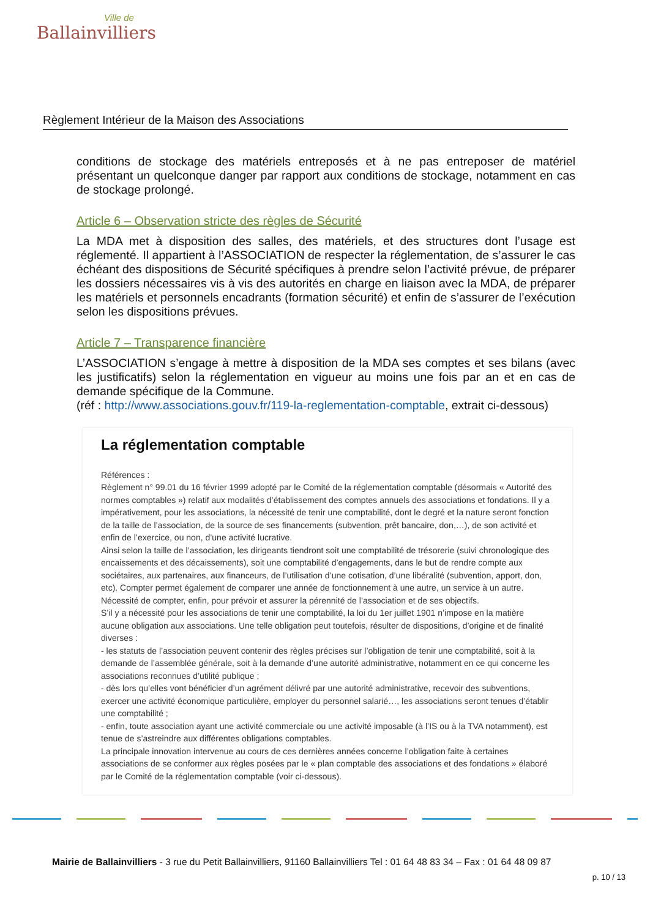Ville de
Ballainvilliers
Règlement Intérieur de la Maison des Associations
conditions de stockage des matériels entreposés et à ne pas entreposer de matériel présentant un quelconque danger par rapport aux conditions de stockage, notamment en cas de stockage prolongé.
Article 6 – Observation stricte des règles de Sécurité
La MDA met à disposition des salles, des matériels, et des structures dont l’usage est réglementé. Il appartient à l’ASSOCIATION de respecter la réglementation, de s’assurer le cas échéant des dispositions de Sécurité spécifiques à prendre selon l’activité prévue, de préparer les dossiers nécessaires vis à vis des autorités en charge en liaison avec la MDA, de préparer les matériels et personnels encadrants (formation sécurité) et enfin de s’assurer de l’exécution selon les dispositions prévues.
Article 7 – Transparence financière
L’ASSOCIATION s’engage à mettre à disposition de la MDA ses comptes et ses bilans (avec les justificatifs) selon la réglementation en vigueur au moins une fois par an et en cas de demande spécifique de la Commune.
(réf : http://www.associations.gouv.fr/119-la-reglementation-comptable, extrait ci-dessous)
La réglementation comptable
Références :
Règlement n° 99.01 du 16 février 1999 adopté par le Comité de la réglementation comptable (désormais « Autorité des normes comptables ») relatif aux modalités d’établissement des comptes annuels des associations et fondations. Il y a impérativement, pour les associations, la nécessité de tenir une comptabilité, dont le degré et la nature seront fonction de la taille de l’association, de la source de ses financements (subvention, prêt bancaire, don,…), de son activité et enfin de l’exercice, ou non, d’une activité lucrative.
Ainsi selon la taille de l’association, les dirigeants tiendront soit une comptabilité de trésorerie (suivi chronologique des encaissements et des décaissements), soit une comptabilité d’engagements, dans le but de rendre compte aux sociétaires, aux partenaires, aux financeurs, de l’utilisation d’une cotisation, d’une libéralité (subvention, apport, don, etc). Compter permet également de comparer une année de fonctionnement à une autre, un service à un autre. Nécessité de compter, enfin, pour prévoir et assurer la pérennité de l’association et de ses objectifs.
S’il y a nécessité pour les associations de tenir une comptabilité, la loi du 1er juillet 1901 n’impose en la matière aucune obligation aux associations. Une telle obligation peut toutefois, résulter de dispositions, d’origine et de finalité diverses :
- les statuts de l’association peuvent contenir des règles précises sur l’obligation de tenir une comptabilité, soit à la demande de l’assemblée générale, soit à la demande d’une autorité administrative, notamment en ce qui concerne les associations reconnues d’utilité publique ;
- dès lors qu’elles vont bénéficier d’un agrément délivré par une autorité administrative, recevoir des subventions, exercer une activité économique particulière, employer du personnel salarié…, les associations seront tenues d’établir une comptabilité ;
- enfin, toute association ayant une activité commerciale ou une activité imposable (à l’IS ou à la TVA notamment), est tenue de s’astreindre aux différentes obligations comptables.
La principale innovation intervenue au cours de ces dernières années concerne l’obligation faite à certaines associations de se conformer aux règles posées par le « plan comptable des associations et des fondations » élaboré par le Comité de la réglementation comptable (voir ci-dessous).
Mairie de Ballainvilliers - 3 rue du Petit Ballainvilliers, 91160 Ballainvilliers Tel : 01 64 48 83 34 – Fax : 01 64 48 09 87
p. 10 / 13